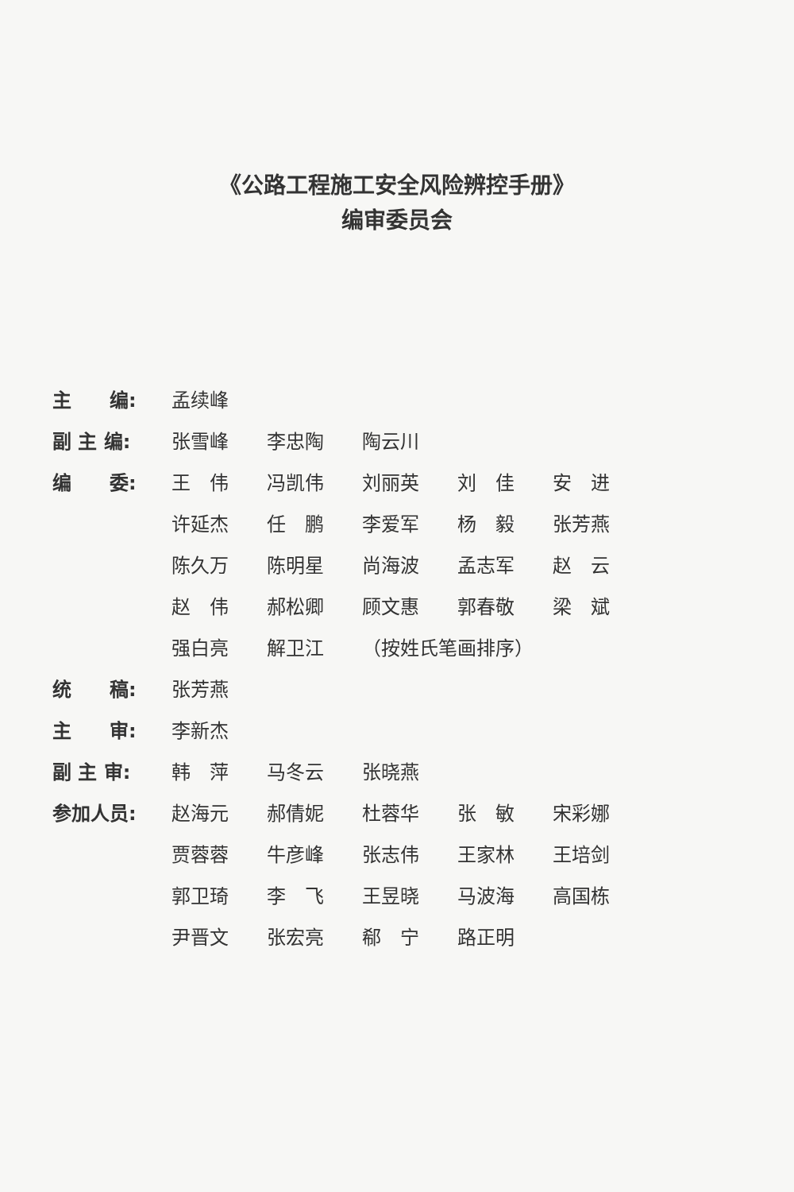《公路工程施工安全风险辨控手册》
编审委员会
主　　编: 孟续峰
副 主 编: 张雪峰 李忠陶 陶云川
编　　委: 王　伟 冯凯伟 刘丽英 刘　佳 安　进 许延杰 任　鹏 李爱军 杨　毅 张芳燕 陈久万 陈明星 尚海波 孟志军 赵　云 赵　伟 郝松卿 顾文惠 郭春敬 梁　斌 强白亮 解卫江 （按姓氏笔画排序）
统　　稿: 张芳燕
主　　审: 李新杰
副 主 审: 韩　萍 马冬云 张晓燕
参加人员: 赵海元 郝倩妮 杜蓉华 张　敏 宋彩娜 贾蓉蓉 牛彦峰 张志伟 王家林 王培剑 郭卫琦 李　飞 王昱晓 马波海 高国栋 尹晋文 张宏亮 郗　宁 路正明